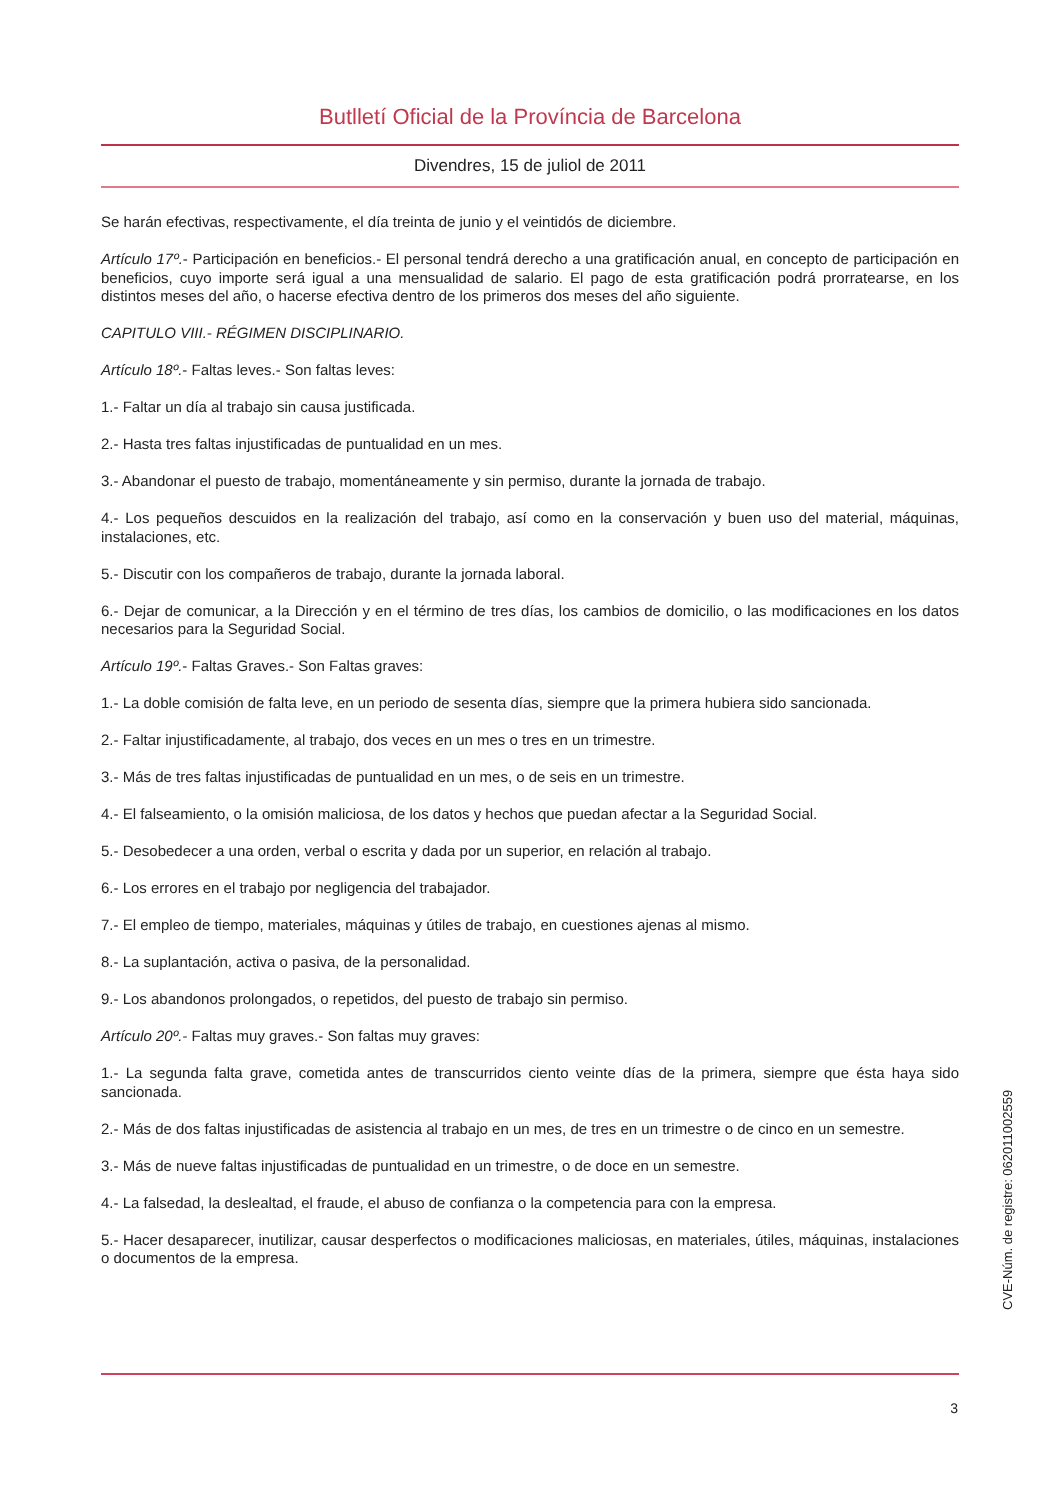Butlletí Oficial de la Província de Barcelona
Divendres, 15 de juliol de 2011
Se harán efectivas, respectivamente, el día treinta de junio y el veintidós de diciembre.
Artículo 17º.- Participación en beneficios.- El personal tendrá derecho a una gratificación anual, en concepto de participación en beneficios, cuyo importe será igual a una mensualidad de salario. El pago de esta gratificación podrá prorratearse, en los distintos meses del año, o hacerse efectiva dentro de los primeros dos meses del año siguiente.
CAPITULO VIII.- RÉGIMEN DISCIPLINARIO.
Artículo 18º.- Faltas leves.- Son faltas leves:
1.- Faltar un día al trabajo sin causa justificada.
2.- Hasta tres faltas injustificadas de puntualidad en un mes.
3.- Abandonar el puesto de trabajo, momentáneamente y sin permiso, durante la jornada de trabajo.
4.- Los pequeños descuidos en la realización del trabajo, así como en la conservación y buen uso del material, máquinas, instalaciones, etc.
5.- Discutir con los compañeros de trabajo, durante la jornada laboral.
6.- Dejar de comunicar, a la Dirección y en el término de tres días, los cambios de domicilio, o las modificaciones en los datos necesarios para la Seguridad Social.
Artículo 19º.- Faltas Graves.- Son Faltas graves:
1.- La doble comisión de falta leve, en un periodo de sesenta días, siempre que la primera hubiera sido sancionada.
2.- Faltar injustificadamente, al trabajo, dos veces en un mes o tres en un trimestre.
3.- Más de tres faltas injustificadas de puntualidad en un mes, o de seis en un trimestre.
4.- El falseamiento, o la omisión maliciosa, de los datos y hechos que puedan afectar a la Seguridad Social.
5.- Desobedecer a una orden, verbal o escrita y dada por un superior, en relación al trabajo.
6.- Los errores en el trabajo por negligencia del trabajador.
7.- El empleo de tiempo, materiales, máquinas y útiles de trabajo, en cuestiones ajenas al mismo.
8.- La suplantación, activa o pasiva, de la personalidad.
9.- Los abandonos prolongados, o repetidos, del puesto de trabajo sin permiso.
Artículo 20º.- Faltas muy graves.- Son faltas muy graves:
1.- La segunda falta grave, cometida antes de transcurridos ciento veinte días de la primera, siempre que ésta haya sido sancionada.
2.- Más de dos faltas injustificadas de asistencia al trabajo en un mes, de tres en un trimestre o de cinco en un semestre.
3.- Más de nueve faltas injustificadas de puntualidad en un trimestre, o de doce en un semestre.
4.- La falsedad, la deslealtad, el fraude, el abuso de confianza o la competencia para con la empresa.
5.- Hacer desaparecer, inutilizar, causar desperfectos o modificaciones maliciosas, en materiales, útiles, máquinas, instalaciones o documentos de la empresa.
CVE-Núm. de registre: 062011002559
3